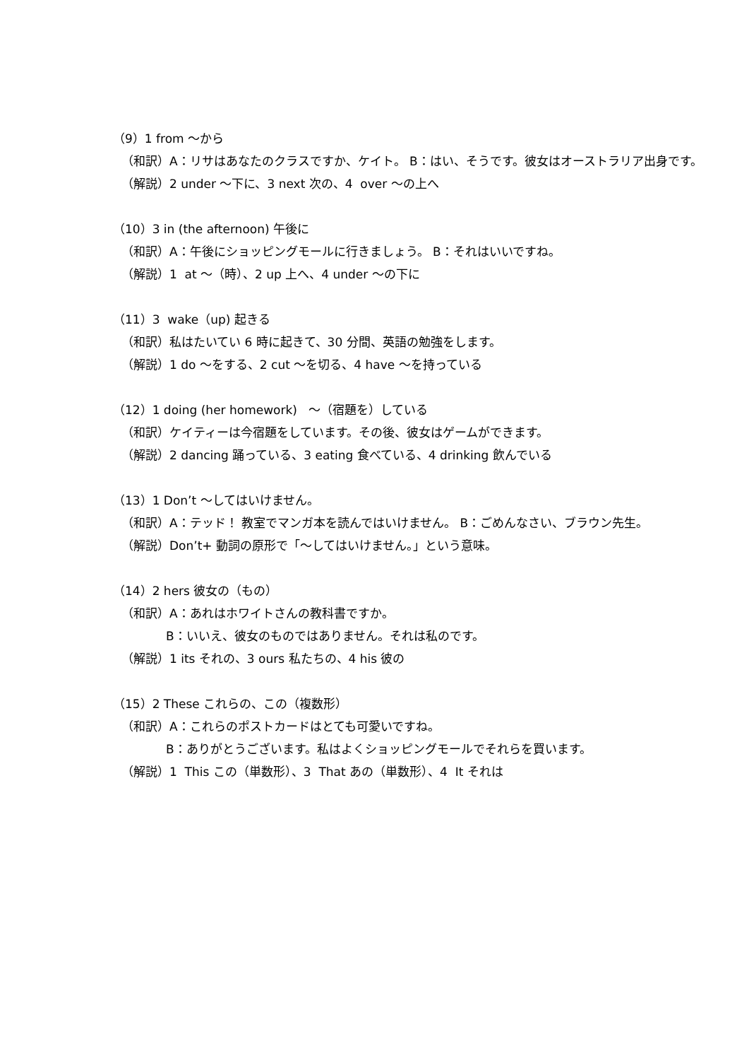（9）1 from ～から
（和訳）A：リサはあなたのクラスですか、ケイト。 B：はい、そうです。彼女はオーストラリア出身です。
（解説）2 under ～下に、3 next 次の、4 over ～の上へ
（10）3 in (the afternoon) 午後に
（和訳）A：午後にショッピングモールに行きましょう。 B：それはいいですね。
（解説）1 at ～（時）、2 up 上へ、4 under ～の下に
（11）3 wake（up) 起きる
（和訳）私はたいてい 6 時に起きて、30 分間、英語の勉強をします。
（解説）1 do ～をする、2 cut ～を切る、4 have ～を持っている
（12）1 doing (her homework) ～（宿題を）している
（和訳）ケイティーは今宿題をしています。その後、彼女はゲームができます。
（解説）2 dancing 踊っている、3 eating 食べている、4 drinking 飲んでいる
（13）1 Don’t ～してはいけません。
（和訳）A：テッド！ 教室でマンガ本を読んではいけません。 B：ごめんなさい、ブラウン先生。
（解説）Don’t+ 動詞の原形で「～してはいけません。」という意味。
（14）2 hers 彼女の（もの）
（和訳）A：あれはホワイトさんの教科書ですか。
B：いいえ、彼女のものではありません。それは私のです。
（解説）1 its それの、3 ours 私たちの、4 his 彼の
（15）2 These これらの、この（複数形）
（和訳）A：これらのポストカードはとても可愛いですね。
B：ありがとうございます。私はよくショッピングモールでそれらを買います。
（解説）1 This この（単数形）、3 That あの（単数形）、4 It それは